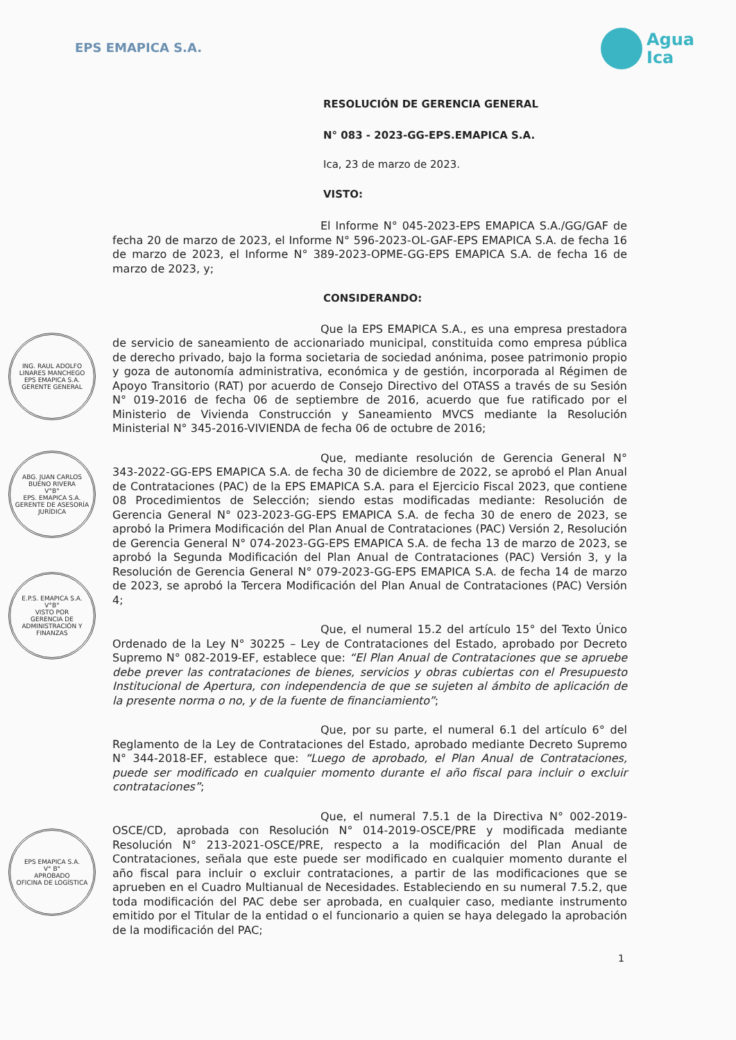EPS EMAPICA S.A.
Agua
Ica
RESOLUCIÓN DE GERENCIA GENERAL
N° 083 - 2023-GG-EPS.EMAPICA S.A.
Ica, 23 de marzo de 2023.
VISTO:
El Informe N° 045-2023-EPS EMAPICA S.A./GG/GAF de fecha 20 de marzo de 2023, el Informe N° 596-2023-OL-GAF-EPS EMAPICA S.A. de fecha 16 de marzo de 2023, el Informe N° 389-2023-OPME-GG-EPS EMAPICA S.A. de fecha 16 de marzo de 2023, y;
CONSIDERANDO:
Que la EPS EMAPICA S.A., es una empresa prestadora de servicio de saneamiento de accionariado municipal, constituida como empresa pública de derecho privado, bajo la forma societaria de sociedad anónima, posee patrimonio propio y goza de autonomía administrativa, económica y de gestión, incorporada al Régimen de Apoyo Transitorio (RAT) por acuerdo de Consejo Directivo del OTASS a través de su Sesión N° 019-2016 de fecha 06 de septiembre de 2016, acuerdo que fue ratificado por el Ministerio de Vivienda Construcción y Saneamiento MVCS mediante la Resolución Ministerial N° 345-2016-VIVIENDA de fecha 06 de octubre de 2016;
Que, mediante resolución de Gerencia General N° 343-2022-GG-EPS EMAPICA S.A. de fecha 30 de diciembre de 2022, se aprobó el Plan Anual de Contrataciones (PAC) de la EPS EMAPICA S.A. para el Ejercicio Fiscal 2023, que contiene 08 Procedimientos de Selección; siendo estas modificadas mediante: Resolución de Gerencia General N° 023-2023-GG-EPS EMAPICA S.A. de fecha 30 de enero de 2023, se aprobó la Primera Modificación del Plan Anual de Contrataciones (PAC) Versión 2, Resolución de Gerencia General N° 074-2023-GG-EPS EMAPICA S.A. de fecha 13 de marzo de 2023, se aprobó la Segunda Modificación del Plan Anual de Contrataciones (PAC) Versión 3, y la Resolución de Gerencia General N° 079-2023-GG-EPS EMAPICA S.A. de fecha 14 de marzo de 2023, se aprobó la Tercera Modificación del Plan Anual de Contrataciones (PAC) Versión 4;
Que, el numeral 15.2 del artículo 15° del Texto Único Ordenado de la Ley N° 30225 – Ley de Contrataciones del Estado, aprobado por Decreto Supremo N° 082-2019-EF, establece que: “El Plan Anual de Contrataciones que se apruebe debe prever las contrataciones de bienes, servicios y obras cubiertas con el Presupuesto Institucional de Apertura, con independencia de que se sujeten al ámbito de aplicación de la presente norma o no, y de la fuente de financiamiento”;
Que, por su parte, el numeral 6.1 del artículo 6° del Reglamento de la Ley de Contrataciones del Estado, aprobado mediante Decreto Supremo N° 344-2018-EF, establece que: “Luego de aprobado, el Plan Anual de Contrataciones, puede ser modificado en cualquier momento durante el año fiscal para incluir o excluir contrataciones”;
Que, el numeral 7.5.1 de la Directiva N° 002-2019-OSCE/CD, aprobada con Resolución N° 014-2019-OSCE/PRE y modificada mediante Resolución N° 213-2021-OSCE/PRE, respecto a la modificación del Plan Anual de Contrataciones, señala que este puede ser modificado en cualquier momento durante el año fiscal para incluir o excluir contrataciones, a partir de las modificaciones que se aprueben en el Cuadro Multianual de Necesidades. Estableciendo en su numeral 7.5.2, que toda modificación del PAC debe ser aprobada, en cualquier caso, mediante instrumento emitido por el Titular de la entidad o el funcionario a quien se haya delegado la aprobación de la modificación del PAC;
1
ING. RAUL ADOLFO LINARES MANCHEGO
EPS EMAPICA S.A.
GERENTE GENERAL
ABG. JUAN CARLOS BUENO RIVERA
V°B°
EPS. EMAPICA S.A.
GERENTE DE ASESORÍA JURÍDICA
E.P.S. EMAPICA S.A.
V°B°
VISTO POR
GERENCIA DE ADMINISTRACIÓN Y FINANZAS
EPS EMAPICA S.A.
V° B°
APROBADO
OFICINA DE LOGÍSTICA